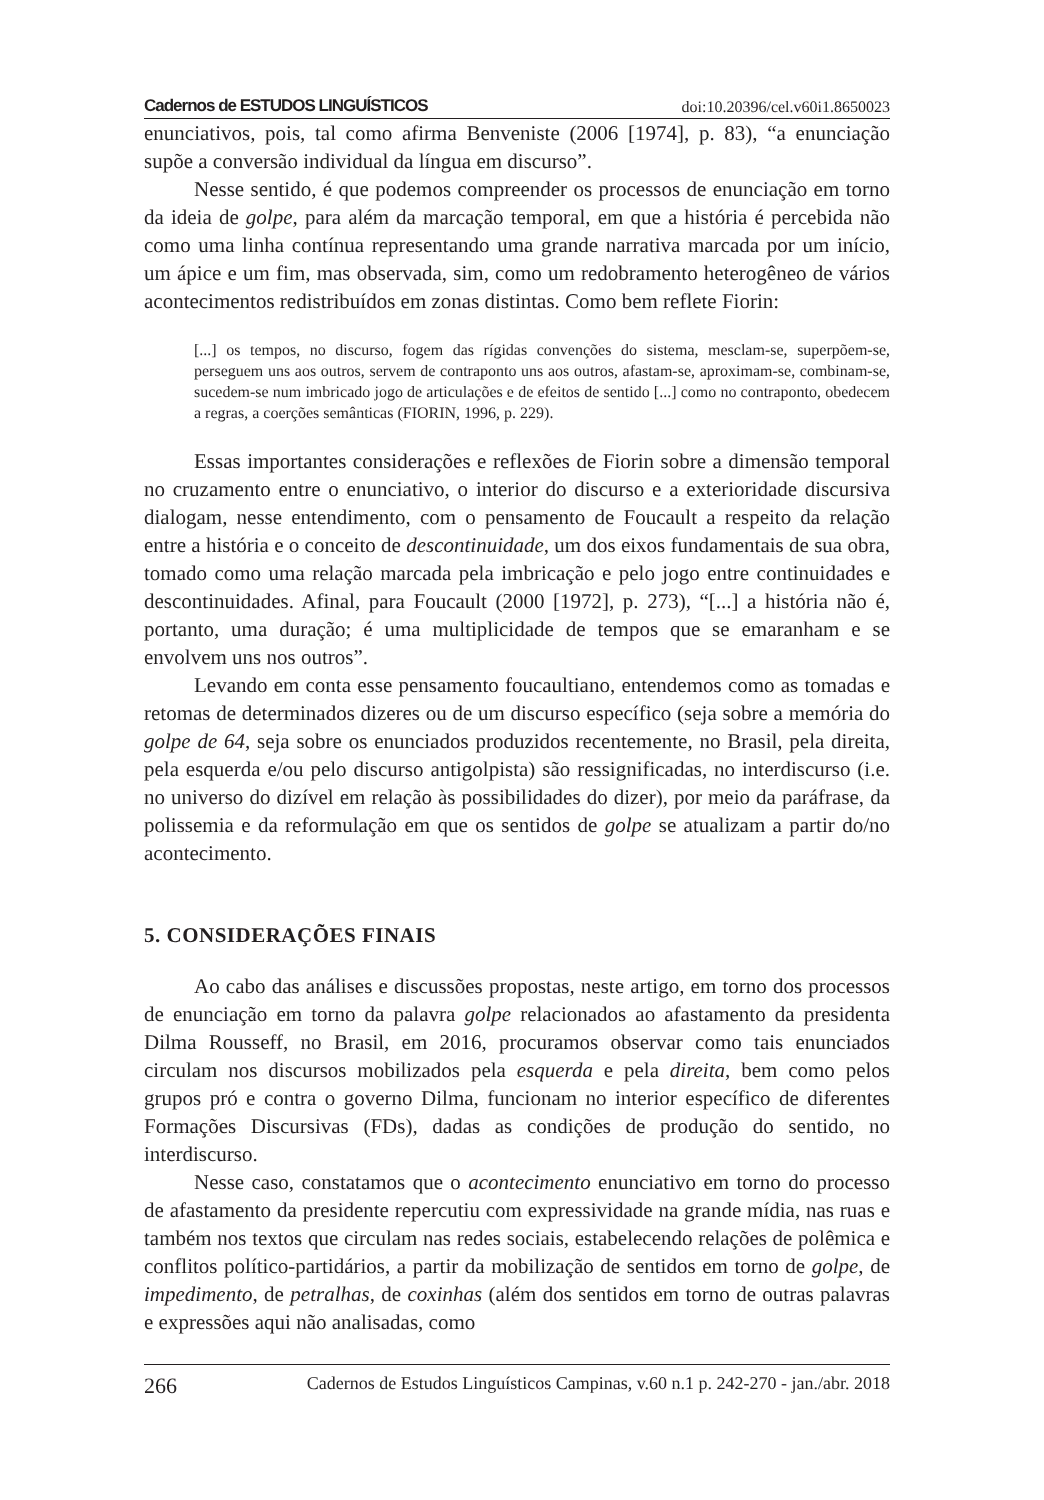Cadernos de ESTUDOS LINGUÍSTICOS doi:10.20396/cel.v60i1.8650023
enunciativos, pois, tal como afirma Benveniste (2006 [1974], p. 83), “a enunciação supõe a conversão individual da língua em discurso”.
Nesse sentido, é que podemos compreender os processos de enunciação em torno da ideia de golpe, para além da marcação temporal, em que a história é percebida não como uma linha contínua representando uma grande narrativa marcada por um início, um ápice e um fim, mas observada, sim, como um redobramento heterogêneo de vários acontecimentos redistribuídos em zonas distintas. Como bem reflete Fiorin:
[...] os tempos, no discurso, fogem das rígidas convenções do sistema, mesclam-se, superpõem-se, perseguem uns aos outros, servem de contraponto uns aos outros, afastam-se, aproximam-se, combinam-se, sucedem-se num imbricado jogo de articulações e de efeitos de sentido [...] como no contraponto, obedecem a regras, a coerções semânticas (FIORIN, 1996, p. 229).
Essas importantes considerações e reflexões de Fiorin sobre a dimensão temporal no cruzamento entre o enunciativo, o interior do discurso e a exterioridade discursiva dialogam, nesse entendimento, com o pensamento de Foucault a respeito da relação entre a história e o conceito de descontinuidade, um dos eixos fundamentais de sua obra, tomado como uma relação marcada pela imbricação e pelo jogo entre continuidades e descontinuidades. Afinal, para Foucault (2000 [1972], p. 273), “[...] a história não é, portanto, uma duração; é uma multiplicidade de tempos que se emaranham e se envolvem uns nos outros”.
Levando em conta esse pensamento foucaultiano, entendemos como as tomadas e retomas de determinados dizeres ou de um discurso específico (seja sobre a memória do golpe de 64, seja sobre os enunciados produzidos recentemente, no Brasil, pela direita, pela esquerda e/ou pelo discurso antigolpista) são ressignificadas, no interdiscurso (i.e. no universo do dizível em relação às possibilidades do dizer), por meio da paráfrase, da polissemia e da reformulação em que os sentidos de golpe se atualizam a partir do/no acontecimento.
5. CONSIDERAÇÕES FINAIS
Ao cabo das análises e discussões propostas, neste artigo, em torno dos processos de enunciação em torno da palavra golpe relacionados ao afastamento da presidenta Dilma Rousseff, no Brasil, em 2016, procuramos observar como tais enunciados circulam nos discursos mobilizados pela esquerda e pela direita, bem como pelos grupos pró e contra o governo Dilma, funcionam no interior específico de diferentes Formações Discursivas (FDs), dadas as condições de produção do sentido, no interdiscurso.
Nesse caso, constatamos que o acontecimento enunciativo em torno do processo de afastamento da presidente repercutiu com expressividade na grande mídia, nas ruas e também nos textos que circulam nas redes sociais, estabelecendo relações de polêmica e conflitos político-partidários, a partir da mobilização de sentidos em torno de golpe, de impedimento, de petralhas, de coxinhas (além dos sentidos em torno de outras palavras e expressões aqui não analisadas, como
266 Cadernos de Estudos Linguísticos Campinas, v.60 n.1 p. 242-270 - jan./abr. 2018